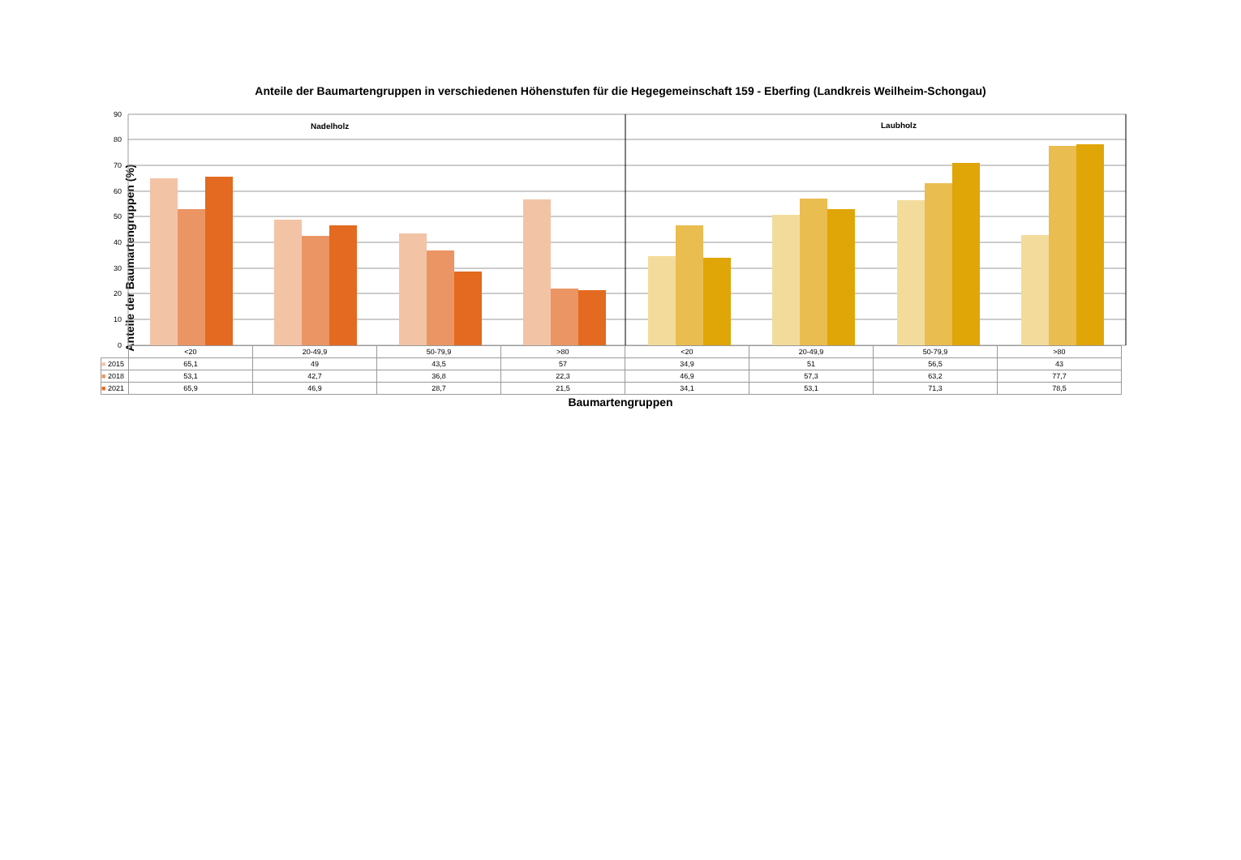Anteile der Baumartengruppen in verschiedenen Höhenstufen für die Hegegemeinschaft 159 - Eberfing (Landkreis Weilheim-Schongau)
Anteile der Baumartengruppen (%)
90
80
70
60
50
40
30
20
10
0
Nadelholz
Laubholz
| | <20 | 20-49,9 | 50-79,9 | >80 | <20 | 20-49,9 | 50-79,9 | >80 |
| ■ 2015 | 65,1 | 49 | 43,5 | 57 | 34,9 | 51 | 56,5 | 43 |
| ■ 2018 | 53,1 | 42,7 | 36,8 | 22,3 | 46,9 | 57,3 | 63,2 | 77,7 |
| ■ 2021 | 65,9 | 46,9 | 28,7 | 21,5 | 34,1 | 53,1 | 71,3 | 78,5 |
Baumartengruppen